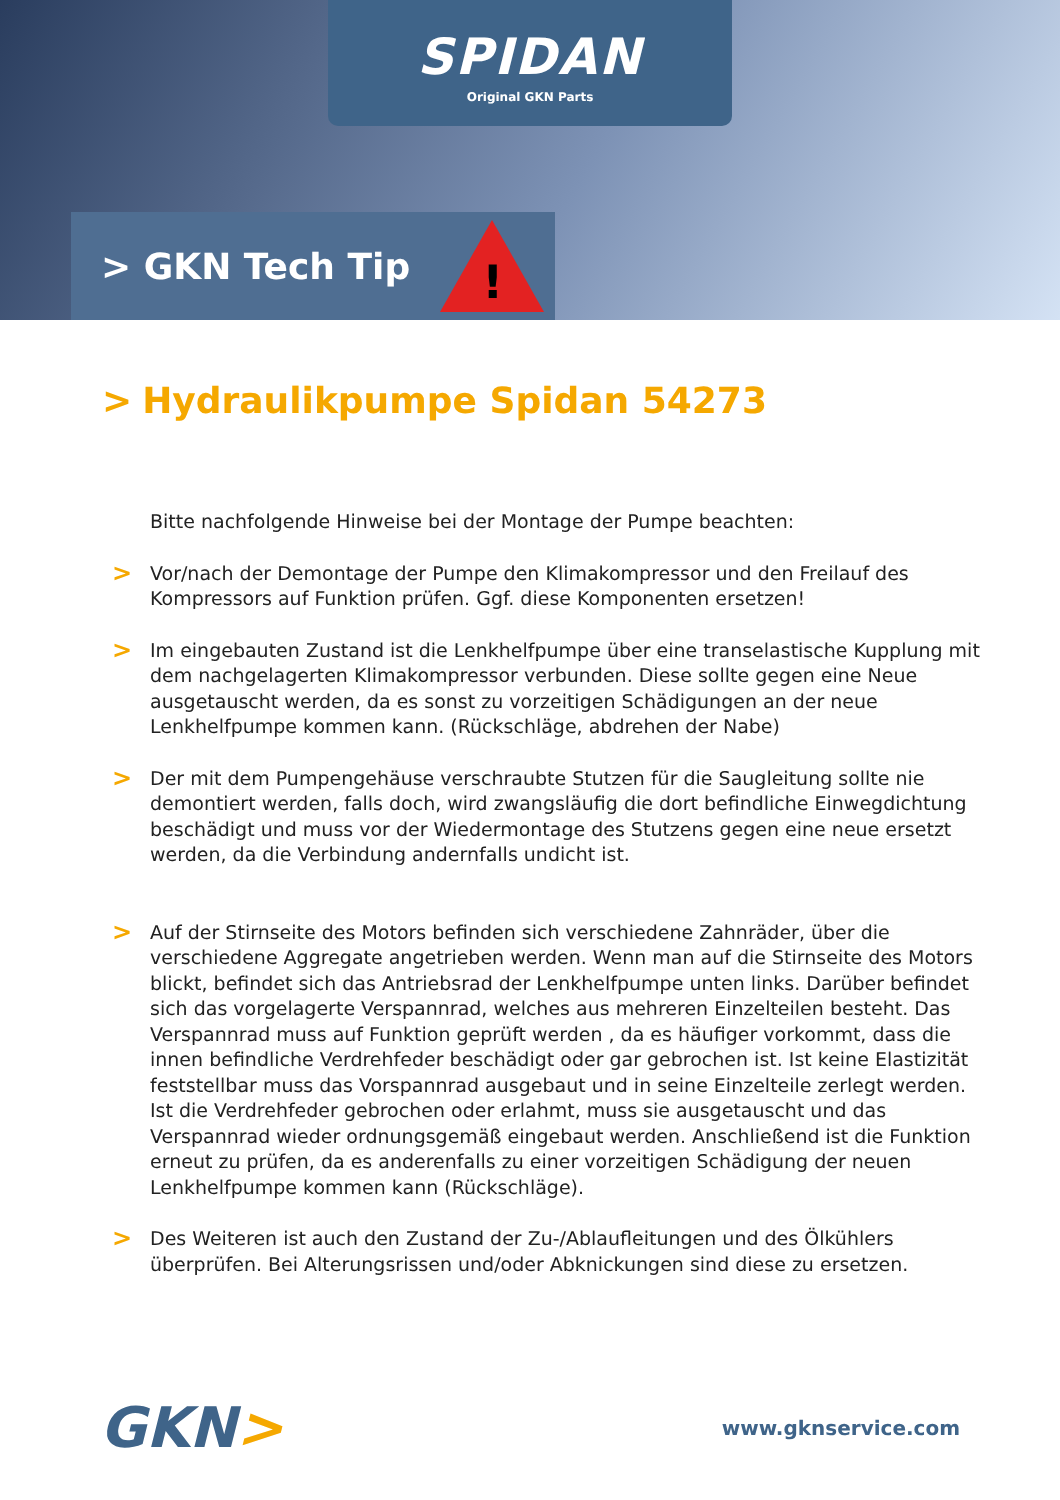SPIDAN
Original GKN Parts
> GKN Tech Tip
!
> Hydraulikpumpe Spidan 54273
Bitte nachfolgende Hinweise bei der Montage der Pumpe beachten:
> Vor/nach der Demontage der Pumpe den Klimakompressor und den Freilauf des Kompressors auf Funktion prüfen. Ggf. diese Komponenten ersetzen!
> Im eingebauten Zustand ist die Lenkhelfpumpe über eine transelastische Kupplung mit dem nachgelagerten Klimakompressor verbunden. Diese sollte gegen eine Neue ausgetauscht werden, da es sonst zu vorzeitigen Schädigungen an der neue Lenkhelfpumpe kommen kann. (Rückschläge, abdrehen der Nabe)
> Der mit dem Pumpengehäuse verschraubte Stutzen für die Saugleitung sollte nie demontiert werden, falls doch, wird zwangsläufig die dort befindliche Einwegdichtung beschädigt und muss vor der Wiedermontage des Stutzens gegen eine neue ersetzt werden, da die Verbindung andernfalls undicht ist.
> Auf der Stirnseite des Motors befinden sich verschiedene Zahnräder, über die verschiedene Aggregate angetrieben werden. Wenn man auf die Stirnseite des Motors blickt, befindet sich das Antriebsrad der Lenkhelfpumpe unten links. Darüber befindet sich das vorgelagerte Verspannrad, welches aus mehreren Einzelteilen besteht. Das Verspannrad muss auf Funktion geprüft werden , da es häufiger vorkommt, dass die innen befindliche Verdrehfeder beschädigt oder gar gebrochen ist. Ist keine Elastizität feststellbar muss das Vorspannrad ausgebaut und in seine Einzelteile zerlegt werden. Ist die Verdrehfeder gebrochen oder erlahmt, muss sie ausgetauscht und das Verspannrad wieder ordnungsgemäß eingebaut werden. Anschließend ist die Funktion erneut zu prüfen, da es anderenfalls zu einer vorzeitigen Schädigung der neuen Lenkhelfpumpe kommen kann (Rückschläge).
> Des Weiteren ist auch den Zustand der Zu-/Ablaufleitungen und des Ölkühlers überprüfen. Bei Alterungsrissen und/oder Abknickungen sind diese zu ersetzen.
GKN>
www.gknservice.com